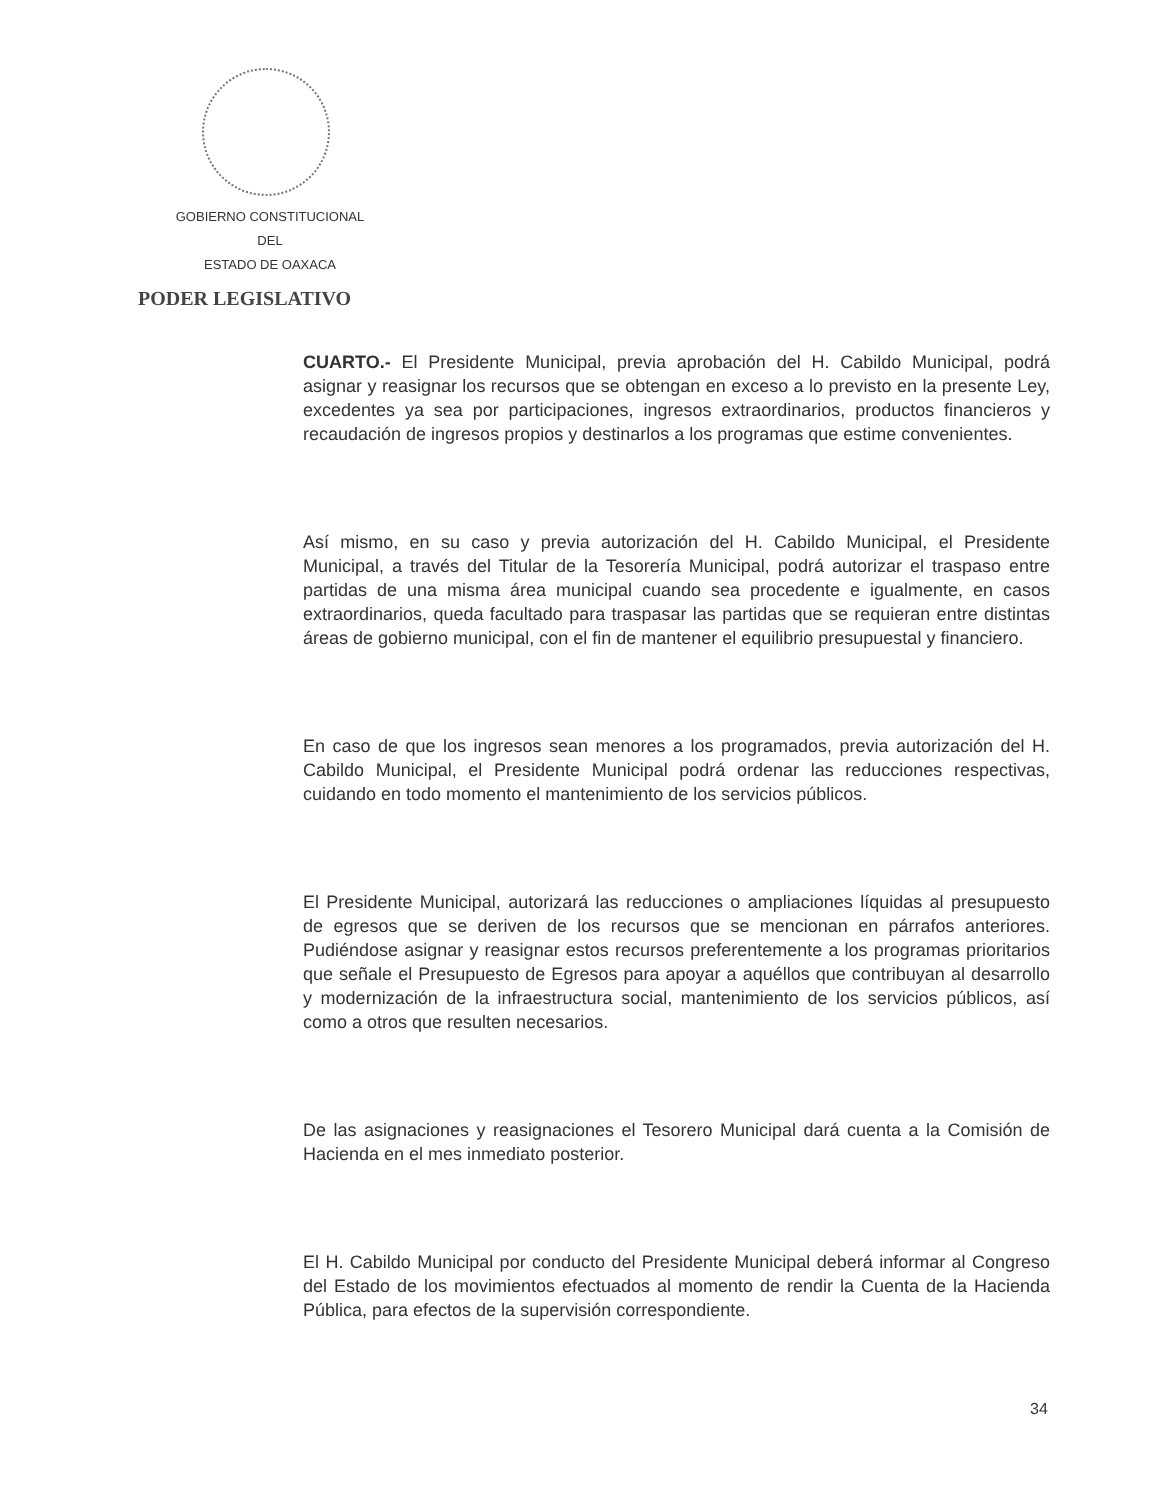GOBIERNO CONSTITUCIONAL
DEL
ESTADO DE OAXACA
PODER LEGISLATIVO
CUARTO.- El Presidente Municipal, previa aprobación del H. Cabildo Municipal, podrá asignar y reasignar los recursos que se obtengan en exceso a lo previsto en la presente Ley, excedentes ya sea por participaciones, ingresos extraordinarios, productos financieros y recaudación de ingresos propios y destinarlos a los programas que estime convenientes.
Así mismo, en su caso y previa autorización del H. Cabildo Municipal, el Presidente Municipal, a través del Titular de la Tesorería Municipal, podrá autorizar el traspaso entre partidas de una misma área municipal cuando sea procedente e igualmente, en casos extraordinarios, queda facultado para traspasar las partidas que se requieran entre distintas áreas de gobierno municipal, con el fin de mantener el equilibrio presupuestal y financiero.
En caso de que los ingresos sean menores a los programados, previa autorización del H. Cabildo Municipal, el Presidente Municipal podrá ordenar las reducciones respectivas, cuidando en todo momento el mantenimiento de los servicios públicos.
El Presidente Municipal, autorizará las reducciones o ampliaciones líquidas al presupuesto de egresos que se deriven de los recursos que se mencionan en párrafos anteriores. Pudiéndose asignar y reasignar estos recursos preferentemente a los programas prioritarios que señale el Presupuesto de Egresos para apoyar a aquéllos que contribuyan al desarrollo y modernización de la infraestructura social, mantenimiento de los servicios públicos, así como a otros que resulten necesarios.
De las asignaciones y reasignaciones el Tesorero Municipal dará cuenta a la Comisión de Hacienda en el mes inmediato posterior.
El H. Cabildo Municipal por conducto del Presidente Municipal deberá informar al Congreso del Estado de los movimientos efectuados al momento de rendir la Cuenta de la Hacienda Pública, para efectos de la supervisión correspondiente.
34